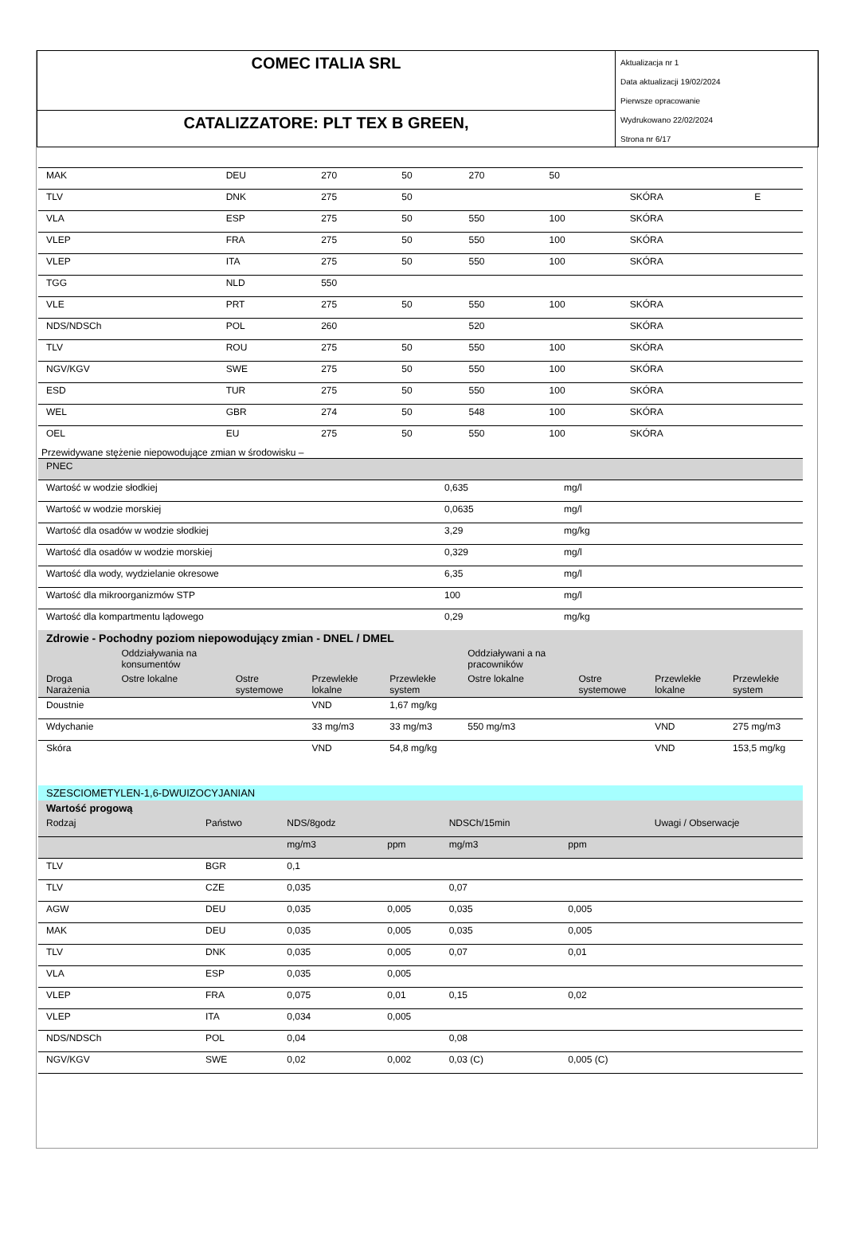COMEC ITALIA SRL
CATALIZZATORE: PLT TEX B GREEN,
Aktualizacja nr 1
Data aktualizacji 19/02/2024
Pierwsze opracowanie
Wydrukowano 22/02/2024
Strona nr 6/17
| MAK | DEU | 270 | 50 | 270 | 50 | | |
| TLV | DNK | 275 | 50 | | | SKÓRA | E |
| VLA | ESP | 275 | 50 | 550 | 100 | SKÓRA | |
| VLEP | FRA | 275 | 50 | 550 | 100 | SKÓRA | |
| VLEP | ITA | 275 | 50 | 550 | 100 | SKÓRA | |
| TGG | NLD | 550 | | | | | |
| VLE | PRT | 275 | 50 | 550 | 100 | SKÓRA | |
| NDS/NDSCh | POL | 260 | | 520 | | SKÓRA | |
| TLV | ROU | 275 | 50 | 550 | 100 | SKÓRA | |
| NGV/KGV | SWE | 275 | 50 | 550 | 100 | SKÓRA | |
| ESD | TUR | 275 | 50 | 550 | 100 | SKÓRA | |
| WEL | GBR | 274 | 50 | 548 | 100 | SKÓRA | |
| OEL | EU | 275 | 50 | 550 | 100 | SKÓRA | |
Przewidywane stężenie niepowodujące zmian w środowisku –
| PNEC | | |
| Wartość w wodzie słodkiej | 0,635 | mg/l |
| Wartość w wodzie morskiej | 0,0635 | mg/l |
| Wartość dla osadów w wodzie słodkiej | 3,29 | mg/kg |
| Wartość dla osadów w wodzie morskiej | 0,329 | mg/l |
| Wartość dla wody, wydzielanie okresowe | 6,35 | mg/l |
| Wartość dla mikroorganizmów STP | 100 | mg/l |
| Wartość dla kompartmentu lądowego | 0,29 | mg/kg |
| Zdrowie - Pochodny poziom niepowodujący zmian - DNEL / DMEL | | | | | | | | |
| | Oddziaływania na konsumentów | | | | Oddziaływani a na pracowników | | | |
| Droga Narażenia | Ostre lokalne | Ostre systemowe | Przewlekłe lokalne | Przewlekłe system | Ostre lokalne | Ostre systemowe | Przewlekłe lokalne | Przewlekłe system |
| Doustnie | | | VND | 1,67 mg/kg | | | | |
| Wdychanie | | | 33 mg/m3 | 33 mg/m3 | 550 mg/m3 | | VND | 275 mg/m3 |
| Skóra | | | VND | 54,8 mg/kg | | | VND | 153,5 mg/kg |
| SZESCIOMETYLEN-1,6-DWUIZOCYJANIAN | | | | | | |
| Wartość progową | | | | | | |
| Rodzaj | Państwo | NDS/8godz | | NDSCh/15min | | Uwagi / Obserwacje |
| | | mg/m3 | ppm | mg/m3 | ppm | |
| TLV | BGR | 0,1 | | | | |
| TLV | CZE | 0,035 | | 0,07 | | |
| AGW | DEU | 0,035 | 0,005 | 0,035 | 0,005 | |
| MAK | DEU | 0,035 | 0,005 | 0,035 | 0,005 | |
| TLV | DNK | 0,035 | 0,005 | 0,07 | 0,01 | |
| VLA | ESP | 0,035 | 0,005 | | | |
| VLEP | FRA | 0,075 | 0,01 | 0,15 | 0,02 | |
| VLEP | ITA | 0,034 | 0,005 | | | |
| NDS/NDSCh | POL | 0,04 | | 0,08 | | |
| NGV/KGV | SWE | 0,02 | 0,002 | 0,03 (C) | 0,005 (C) | |